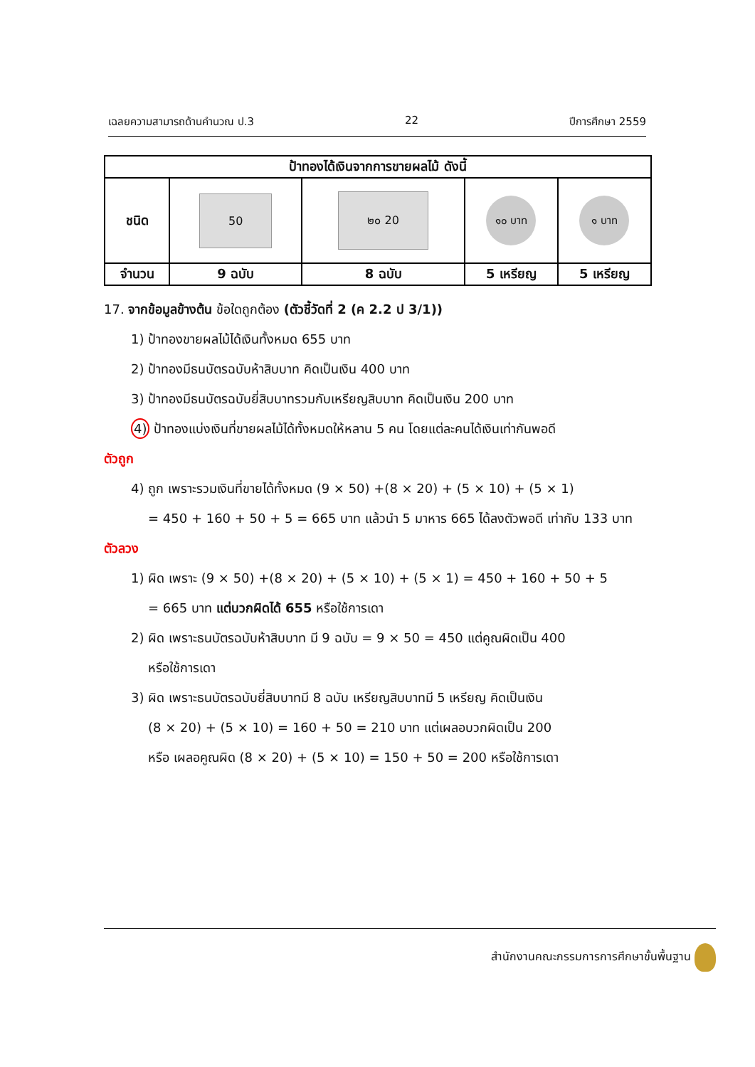เฉลยความสามารถด้านคำนวณ ป.3 22 ปีการศึกษา 2559
| ป้าทองได้เงินจากการขายผลไม้ ดังนี้ | | | | |
| --- | --- | --- | --- | --- |
| ชนิด | 50 | ๒๐ 20 | ๑๐ บาท | ๑ บาท |
| จำนวน | 9 ฉบับ | 8 ฉบับ | 5 เหรียญ | 5 เหรียญ |
17. จากข้อมูลข้างต้น ข้อใดถูกต้อง (ตัวชี้วัดที่ 2 (ค 2.2 ป 3/1))
1) ป้าทองขายผลไม้ได้เงินทั้งหมด 655 บาท
2) ป้าทองมีธนบัตรฉบับห้าสิบบาท คิดเป็นเงิน 400 บาท
3) ป้าทองมีธนบัตรฉบับยี่สิบบาทรวมกับเหรียญสิบบาท คิดเป็นเงิน 200 บาท
4) ป้าทองแบ่งเงินที่ขายผลไม้ได้ทั้งหมดให้หลาน 5 คน โดยแต่ละคนได้เงินเท่ากันพอดี
ตัวถูก
4) ถูก เพราะรวมเงินที่ขายได้ทั้งหมด (9 × 50) +(8 × 20) + (5 × 10) + (5 × 1)
= 450 + 160 + 50 + 5 = 665 บาท แล้วนำ 5 มาหาร 665 ได้ลงตัวพอดี เท่ากับ 133 บาท
ตัวลวง
1) ผิด เพราะ (9 × 50) +(8 × 20) + (5 × 10) + (5 × 1) = 450 + 160 + 50 + 5
= 665 บาท แต่บวกผิดได้ 655 หรือใช้การเดา
2) ผิด เพราะธนบัตรฉบับห้าสิบบาท มี 9 ฉบับ = 9 × 50 = 450 แต่คูณผิดเป็น 400
หรือใช้การเดา
3) ผิด เพราะธนบัตรฉบับยี่สิบบาทมี 8 ฉบับ เหรียญสิบบาทมี 5 เหรียญ คิดเป็นเงิน
(8 × 20) + (5 × 10) = 160 + 50 = 210 บาท แต่เผลอบวกผิดเป็น 200
หรือ เผลอคูณผิด (8 × 20) + (5 × 10) = 150 + 50 = 200 หรือใช้การเดา
สำนักงานคณะกรรมการการศึกษาขั้นพื้นฐาน